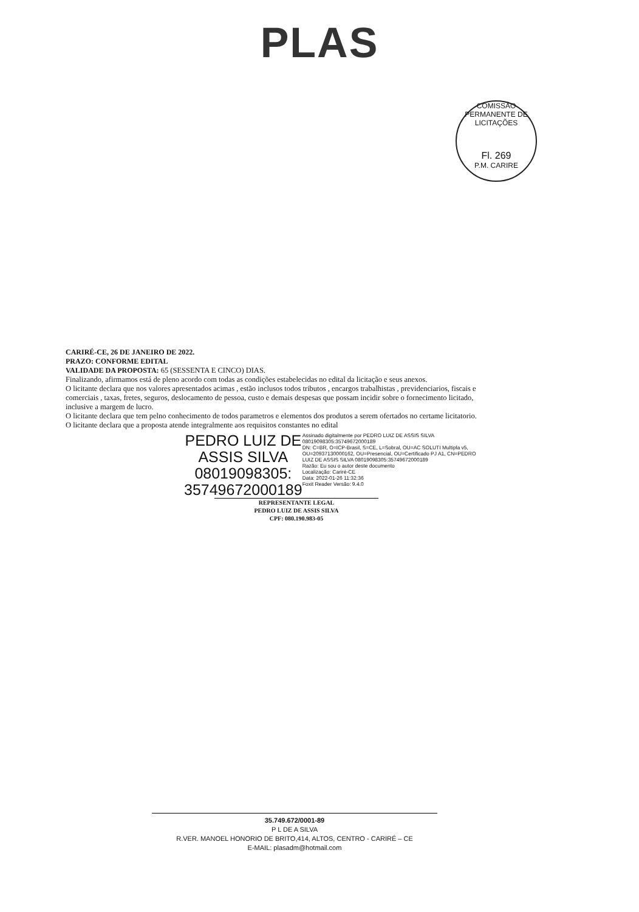PLAS
COMISSÃO PERMANENTE DE LICITAÇÕES
Fl. 269
P.M. CARIRE
CARIRÉ-CE, 26 DE JANEIRO DE 2022.
PRAZO: CONFORME EDITAL
VALIDADE DA PROPOSTA: 65 (SESSENTA E CINCO) DIAS.
Finalizando, afirmamos está de pleno acordo com todas as condições estabelecidas no edital da licitação e seus anexos.
O licitante declara que nos valores apresentados acimas , estão inclusos todos tributos , encargos trabalhistas , previdenciarios, fiscais e comerciais , taxas, fretes, seguros, deslocamento de pessoa, custo e demais despesas que possam incidir sobre o fornecimento licitado, inclusive a margem de lucro.
O licitante declara que tem pelno conhecimento de todos parametros e elementos dos produtos a serem ofertados no certame licitatorio.
O licitante declara que a proposta atende integralmente aos requisitos constantes no edital
PEDRO LUIZ DE
ASSIS SILVA
08019098305:
35749672000189
Assinado digitalmente por PEDRO LUIZ DE ASSIS SILVA 08019098305:35749672000189
DN: C=BR, O=ICP-Brasil, S=CE, L=Sobral, OU=AC SOLUTI Multipla v5, OU=20937130000162, OU=Presencial, OU=Certificado PJ A1, CN=PEDRO LUIZ DE ASSIS SILVA 08019098305:35749672000189
Razão: Eu sou o autor deste documento
Localização: Cariré-CE
Data: 2022-01-26 11:32:36
Foxit Reader Versão: 9.4.0
REPRESENTANTE LEGAL
PEDRO LUIZ DE ASSIS SILVA
CPF: 080.190.983-05
35.749.672/0001-89
P L DE A SILVA
R.VER. MANOEL HONORIO DE BRITO,414, ALTOS, CENTRO - CARIRÉ – CE
E-MAIL: plasadm@hotmail.com